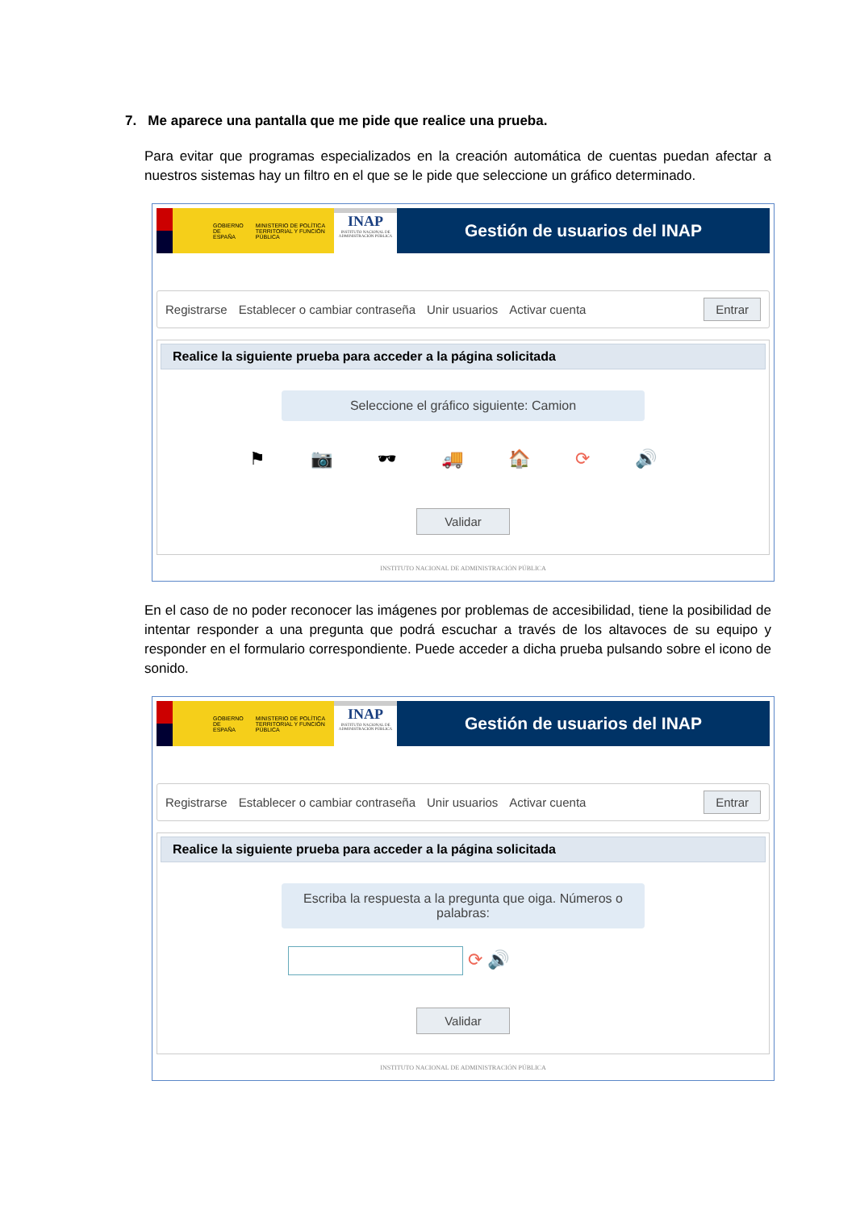7. Me aparece una pantalla que me pide que realice una prueba.
Para evitar que programas especializados en la creación automática de cuentas puedan afectar a nuestros sistemas hay un filtro en el que se le pide que seleccione un gráfico determinado.
GOBIERNO DE ESPAÑA MINISTERIO DE POLÍTICA TERRITORIAL Y FUNCIÓN PÚBLICA
INAP
INSTITUTO NACIONAL DE ADMINISTRACIÓN PÚBLICA
Gestión de usuarios del INAP
Registrarse Establecer o cambiar contraseña Unir usuarios Activar cuenta Entrar
Realice la siguiente prueba para acceder a la página solicitada
Seleccione el gráfico siguiente: Camion
⚑ 📷 🕶 🚚 🏠 ⟳ 🔊
Validar
INSTITUTO NACIONAL DE ADMINISTRACIÓN PÚBLICA
En el caso de no poder reconocer las imágenes por problemas de accesibilidad, tiene la posibilidad de intentar responder a una pregunta que podrá escuchar a través de los altavoces de su equipo y responder en el formulario correspondiente. Puede acceder a dicha prueba pulsando sobre el icono de sonido.
GOBIERNO DE ESPAÑA MINISTERIO DE POLÍTICA TERRITORIAL Y FUNCIÓN PÚBLICA
INAP
INSTITUTO NACIONAL DE ADMINISTRACIÓN PÚBLICA
Gestión de usuarios del INAP
Registrarse Establecer o cambiar contraseña Unir usuarios Activar cuenta Entrar
Realice la siguiente prueba para acceder a la página solicitada
Escriba la respuesta a la pregunta que oiga. Números o palabras:
⟳ 🔊
Validar
INSTITUTO NACIONAL DE ADMINISTRACIÓN PÚBLICA